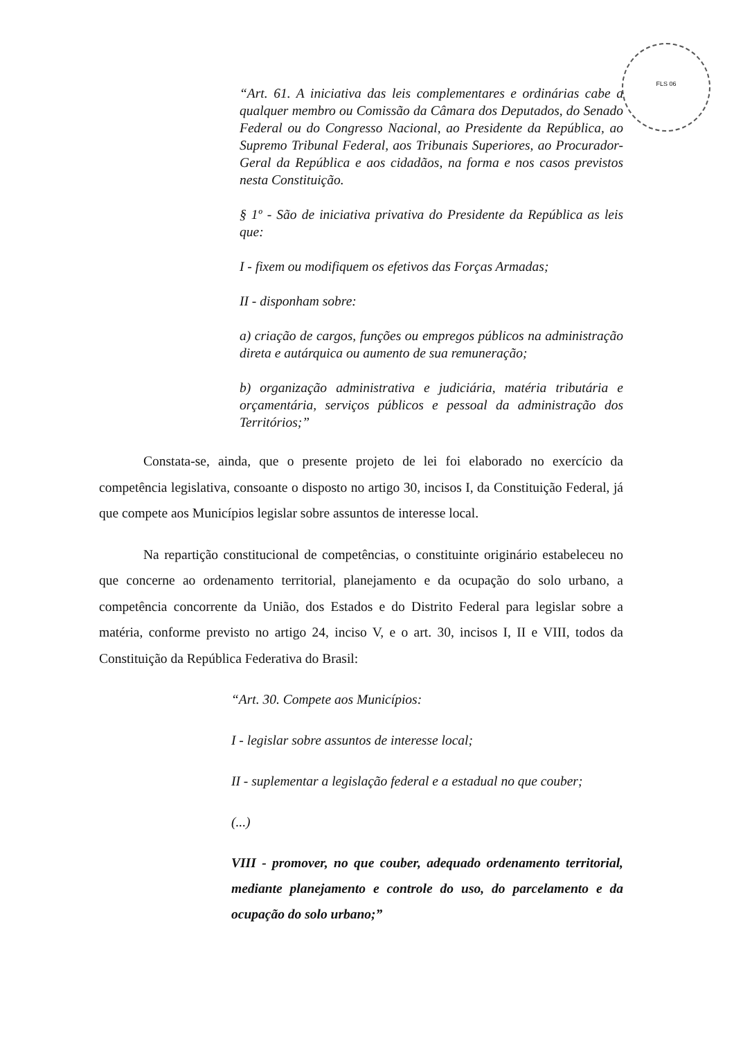FLS 06
“Art. 61. A iniciativa das leis complementares e ordinárias cabe a qualquer membro ou Comissão da Câmara dos Deputados, do Senado Federal ou do Congresso Nacional, ao Presidente da República, ao Supremo Tribunal Federal, aos Tribunais Superiores, ao Procurador-Geral da República e aos cidadãos, na forma e nos casos previstos nesta Constituição.
§ 1º - São de iniciativa privativa do Presidente da República as leis que:
I - fixem ou modifiquem os efetivos das Forças Armadas;
II - disponham sobre:
a) criação de cargos, funções ou empregos públicos na administração direta e autárquica ou aumento de sua remuneração;
b) organização administrativa e judiciária, matéria tributária e orçamentária, serviços públicos e pessoal da administração dos Territórios;”
Constata-se, ainda, que o presente projeto de lei foi elaborado no exercício da competência legislativa, consoante o disposto no artigo 30, incisos I, da Constituição Federal, já que compete aos Municípios legislar sobre assuntos de interesse local.
Na repartição constitucional de competências, o constituinte originário estabeleceu no que concerne ao ordenamento territorial, planejamento e da ocupação do solo urbano, a competência concorrente da União, dos Estados e do Distrito Federal para legislar sobre a matéria, conforme previsto no artigo 24, inciso V, e o art. 30, incisos I, II e VIII, todos da Constituição da República Federativa do Brasil:
“Art. 30. Compete aos Municípios:
I - legislar sobre assuntos de interesse local;
II - suplementar a legislação federal e a estadual no que couber;
(...)
VIII - promover, no que couber, adequado ordenamento territorial, mediante planejamento e controle do uso, do parcelamento e da ocupação do solo urbano;”